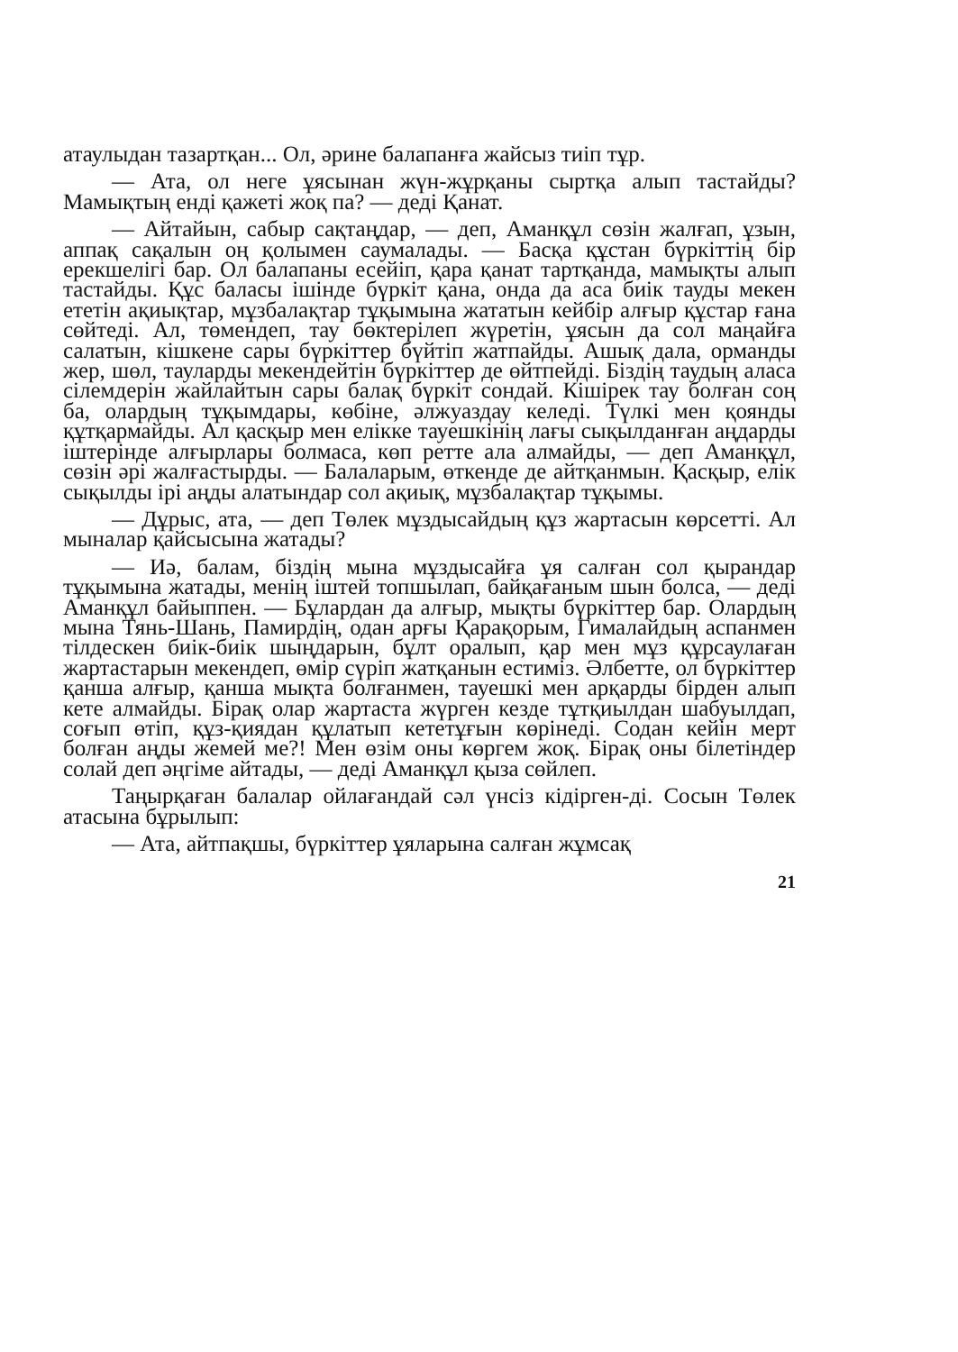атаулыдан тазартқан... Ол, әрине балапанға жайсыз тиіп тұр.
— Ата, ол неге ұясынан жүн-жұрқаны сыртқа алып тастайды? Мамықтың енді қажеті жоқ па? — деді Қанат.
— Айтайын, сабыр сақтаңдар, — деп, Аманқұл сөзін жалғап, ұзын, аппақ сақалын оң қолымен саумалады. — Басқа құстан бүркіттің бір ерекшелігі бар. Ол балапаны есейіп, қара қанат тартқанда, мамықты алып тастайды. Құс баласы ішінде бүркіт қана, онда да аса биік тауды мекен ететін ақиықтар, мұзбалақтар тұқымына жататын кейбір алғыр құстар ғана сөйтеді. Ал, төмендеп, тау бөктерілеп жүретін, ұясын да сол маңайға салатын, кішкене сары бүркіттер бүйтіп жатпайды. Ашық дала, орманды жер, шөл, тауларды мекендейтін бүркіттер де өйтпейді. Біздің таудың аласа сілемдерін жайлайтын сары балақ бүркіт сондай. Кішірек тау болған соң ба, олардың тұқымдары, көбіне, әлжуаздау келеді. Түлкі мен қоянды құтқармайды. Ал қасқыр мен елікке тауешкінің лағы сықылданған аңдарды іштерінде алғырлары болмаса, көп ретте ала алмайды, — деп Аманқұл, сөзін әрі жалғастырды. — Балаларым, өткенде де айтқанмын. Қасқыр, елік сықылды ірі аңды алатындар сол ақиық, мұзбалақтар тұқымы.
— Дұрыс, ата, — деп Төлек мұздысайдың құз жартасын көрсетті. Ал мыналар қайсысына жатады?
— Иә, балам, біздің мына мұздысайға ұя салған сол қырандар тұқымына жатады, менің іштей топшылап, байқағаным шын болса, — деді Аманқұл байыппен. — Бұлардан да алғыр, мықты бүркіттер бар. Олардың мына Тянь-Шань, Памирдің, одан арғы Қарақорым, Гималайдың аспанмен тілдескен биік-биік шыңдарын, бұлт оралып, қар мен мұз құрсаулаған жартастарын мекендеп, өмір сүріп жатқанын естиміз. Әлбетте, ол бүркіттер қанша алғыр, қанша мықта болғанмен, тауешкі мен арқарды бірден алып кете алмайды. Бірақ олар жартаста жүрген кезде тұтқиылдан шабуылдап, соғып өтіп, құз-қиядан құлатып кететұғын көрінеді. Содан кейін мерт болған аңды жемей ме?! Мен өзім оны көргем жоқ. Бірақ оны білетіндер солай деп әңгіме айтады, — деді Аманқұл қыза сөйлеп.
Таңырқаған балалар ойлағандай сәл үнсіз кідірген-ді. Сосын Төлек атасына бұрылып:
— Ата, айтпақшы, бүркіттер ұяларына салған жұмсақ
21